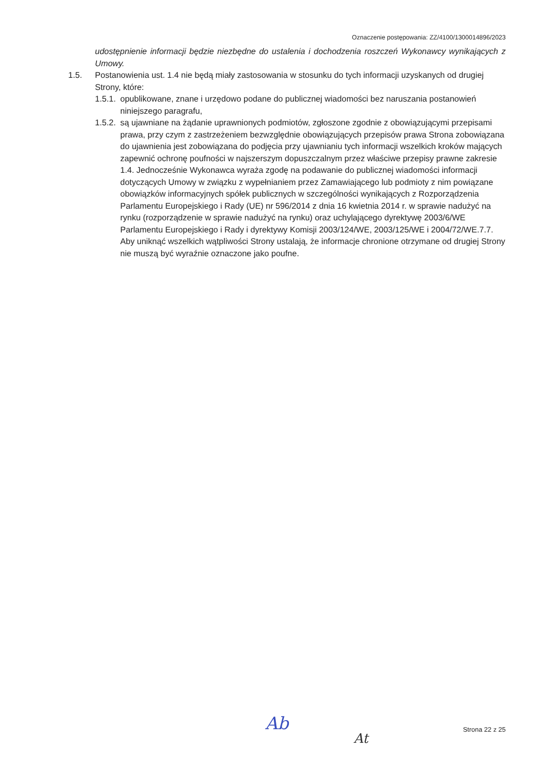Oznaczenie postępowania: ZZ/4100/1300014896/2023
udostępnienie informacji będzie niezbędne do ustalenia i dochodzenia roszczeń Wykonawcy wynikających z Umowy.
1.5. Postanowienia ust. 1.4 nie będą miały zastosowania w stosunku do tych informacji uzyskanych od drugiej Strony, które:
1.5.1.
opublikowane, znane i urzędowo podane do publicznej wiadomości bez naruszania postanowień niniejszego paragrafu,
1.5.2.
są ujawniane na żądanie uprawnionych podmiotów, zgłoszone zgodnie z obowiązującymi przepisami prawa, przy czym z zastrzeżeniem bezwzględnie obowiązujących przepisów prawa Strona zobowiązana do ujawnienia jest zobowiązana do podjęcia przy ujawnianiu tych informacji wszelkich kroków mających zapewnić ochronę poufności w najszerszym dopuszczalnym przez właściwe przepisy prawne zakresie 1.4. Jednocześnie Wykonawca wyraża zgodę na podawanie do publicznej wiadomości informacji dotyczących Umowy w związku z wypełnianiem przez Zamawiającego lub podmioty z nim powiązane obowiązków informacyjnych spółek publicznych w szczególności wynikających z Rozporządzenia Parlamentu Europejskiego i Rady (UE) nr 596/2014 z dnia 16 kwietnia 2014 r. w sprawie nadużyć na rynku (rozporządzenie w sprawie nadużyć na rynku) oraz uchylającego dyrektywę 2003/6/WE Parlamentu Europejskiego i Rady i dyrektywy Komisji 2003/124/WE, 2003/125/WE i 2004/72/WE.7.7. Aby uniknąć wszelkich wątpliwości Strony ustalają, że informacje chronione otrzymane od drugiej Strony nie muszą być wyraźnie oznaczone jako poufne.
Ab
At
Strona 22 z 25